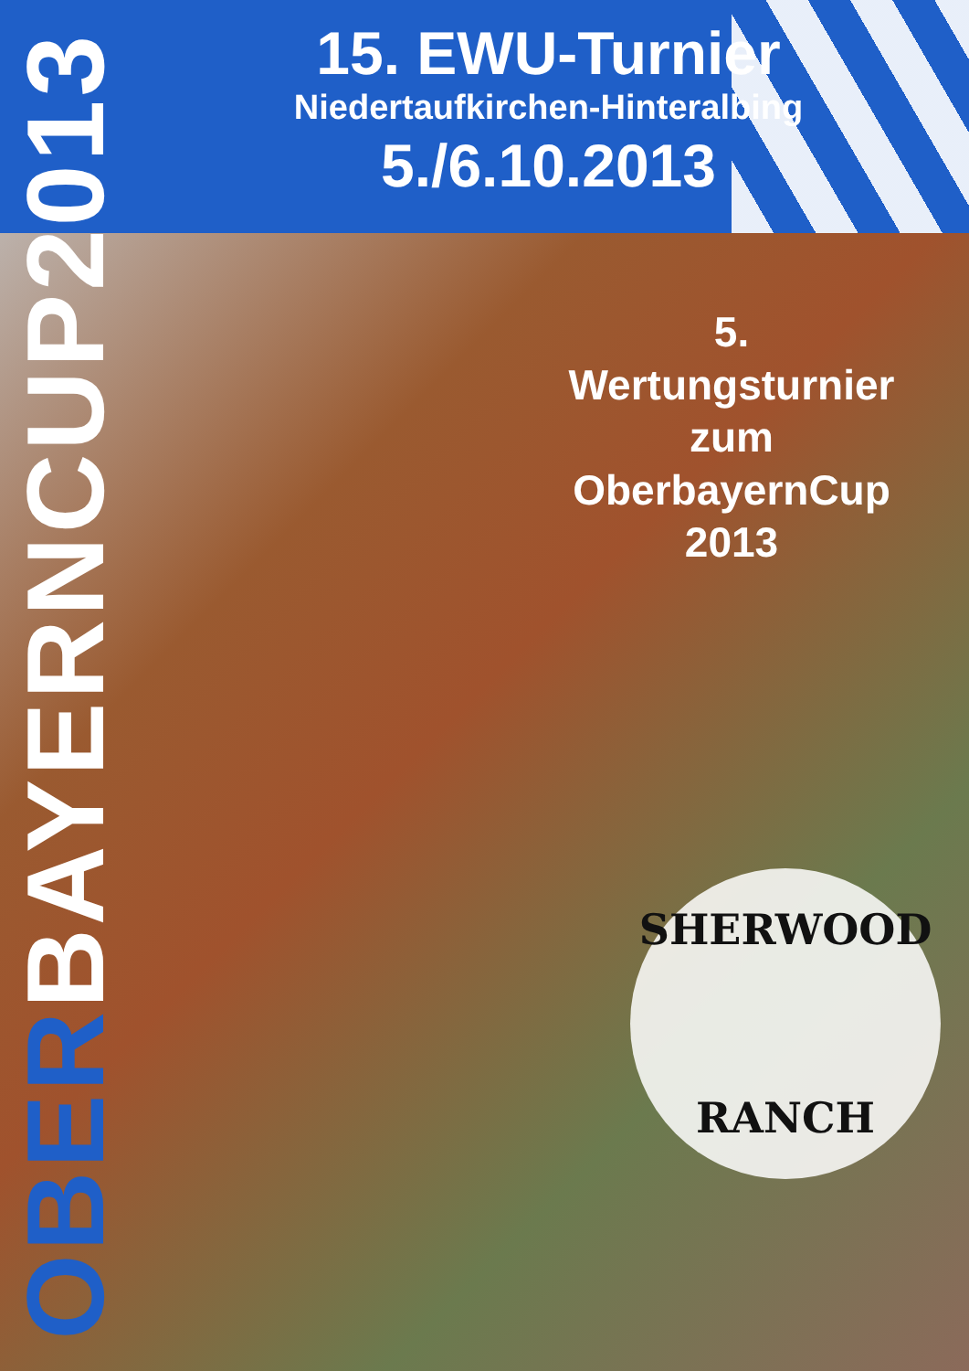15. EWU-Turnier
Niedertaufkirchen-Hinteralbing
5./6.10.2013
OBERBAYERNCUP2013
5. Wertungsturnier
zum
OberbayernCup 2013
SHERWOOD
RANCH